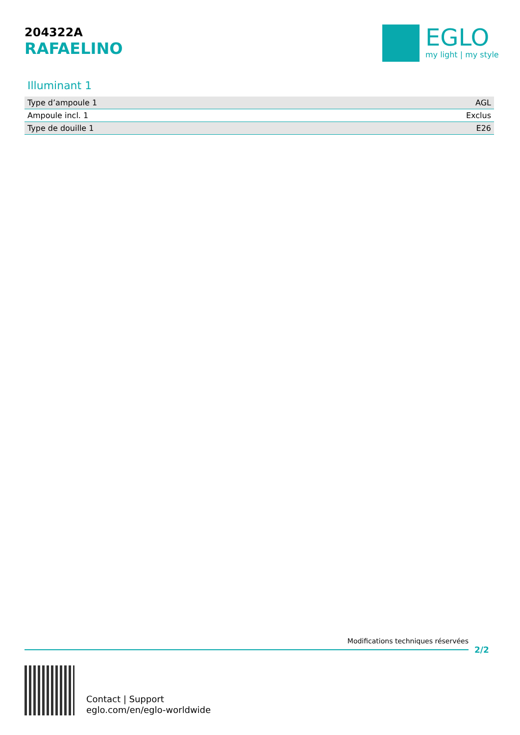204322A
RAFAELINO
EGLO
my light | my style
Illuminant 1
| Type d’ampoule 1 | AGL |
| Ampoule incl. 1 | Exclus |
| Type de douille 1 | E26 |
Modifications techniques réservées
2/2
Contact | Support
eglo.com/en/eglo-worldwide